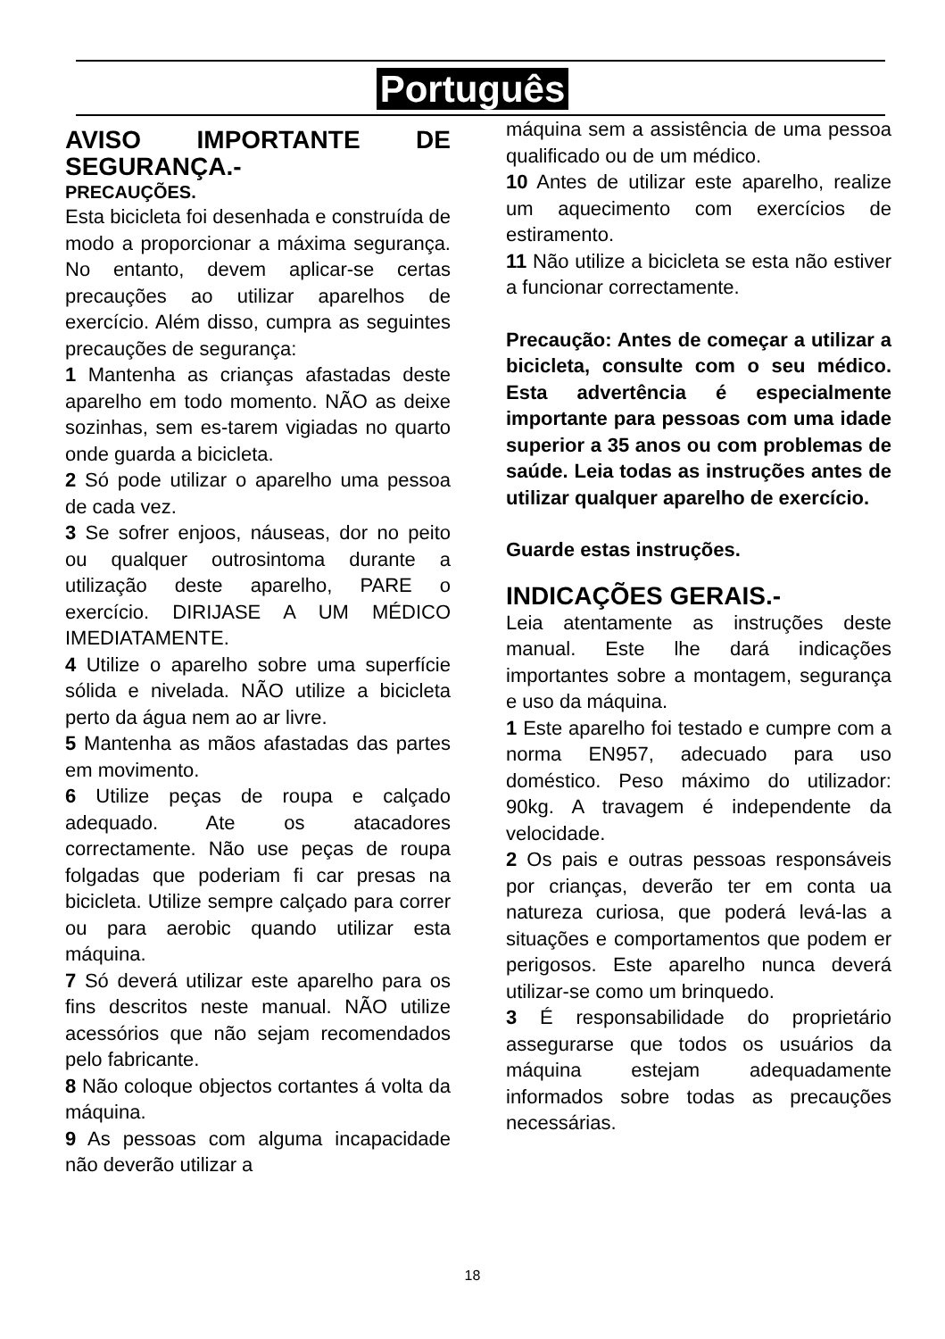Português
AVISO IMPORTANTE DE SEGURANÇA.-
PRECAUÇÕES.
Esta bicicleta foi desenhada e construída de modo a proporcionar a máxima segurança. No entanto, devem aplicar-se certas precauções ao utilizar aparelhos de exercício. Além disso, cumpra as seguintes precauções de segurança:
1 Mantenha as crianças afastadas deste aparelho em todo momento. NÃO as deixe sozinhas, sem es-tarem vigiadas no quarto onde guarda a bicicleta.
2 Só pode utilizar o aparelho uma pessoa de cada vez.
3 Se sofrer enjoos, náuseas, dor no peito ou qualquer outrosintoma durante a utilização deste aparelho, PARE o exercício. DIRIJASE A UM MÉDICO IMEDIATAMENTE.
4 Utilize o aparelho sobre uma superfície sólida e nivelada. NÃO utilize a bicicleta perto da água nem ao ar livre.
5 Mantenha as mãos afastadas das partes em movimento.
6 Utilize peças de roupa e calçado adequado. Ate os atacadores correctamente. Não use peças de roupa folgadas que poderiam fi car presas na bicicleta. Utilize sempre calçado para correr ou para aerobic quando utilizar esta máquina.
7 Só deverá utilizar este aparelho para os fins descritos neste manual. NÃO utilize acessórios que não sejam recomendados pelo fabricante.
8 Não coloque objectos cortantes á volta da máquina.
9 As pessoas com alguma incapacidade não deverão utilizar a
máquina sem a assistência de uma pessoa qualificado ou de um médico.
10 Antes de utilizar este aparelho, realize um aquecimento com exercícios de estiramento.
11 Não utilize a bicicleta se esta não estiver a funcionar correctamente.
Precaução: Antes de começar a utilizar a bicicleta, consulte com o seu médico. Esta advertência é especialmente importante para pessoas com uma idade superior a 35 anos ou com problemas de saúde. Leia todas as instruções antes de utilizar qualquer aparelho de exercício.
Guarde estas instruções.
INDICAÇÕES GERAIS.-
Leia atentamente as instruções deste manual. Este lhe dará indicações importantes sobre a montagem, segurança e uso da máquina.
1 Este aparelho foi testado e cumpre com a norma EN957, adecuado para uso doméstico. Peso máximo do utilizador: 90kg. A travagem é independente da velocidade.
2 Os pais e outras pessoas responsáveis por crianças, deverão ter em conta ua natureza curiosa, que poderá levá-las a situações e comportamentos que podem er perigosos. Este aparelho nunca deverá utilizar-se como um brinquedo.
3 É responsabilidade do proprietário assegurarse que todos os usuários da máquina estejam adequadamente informados sobre todas as precauções necessárias.
18